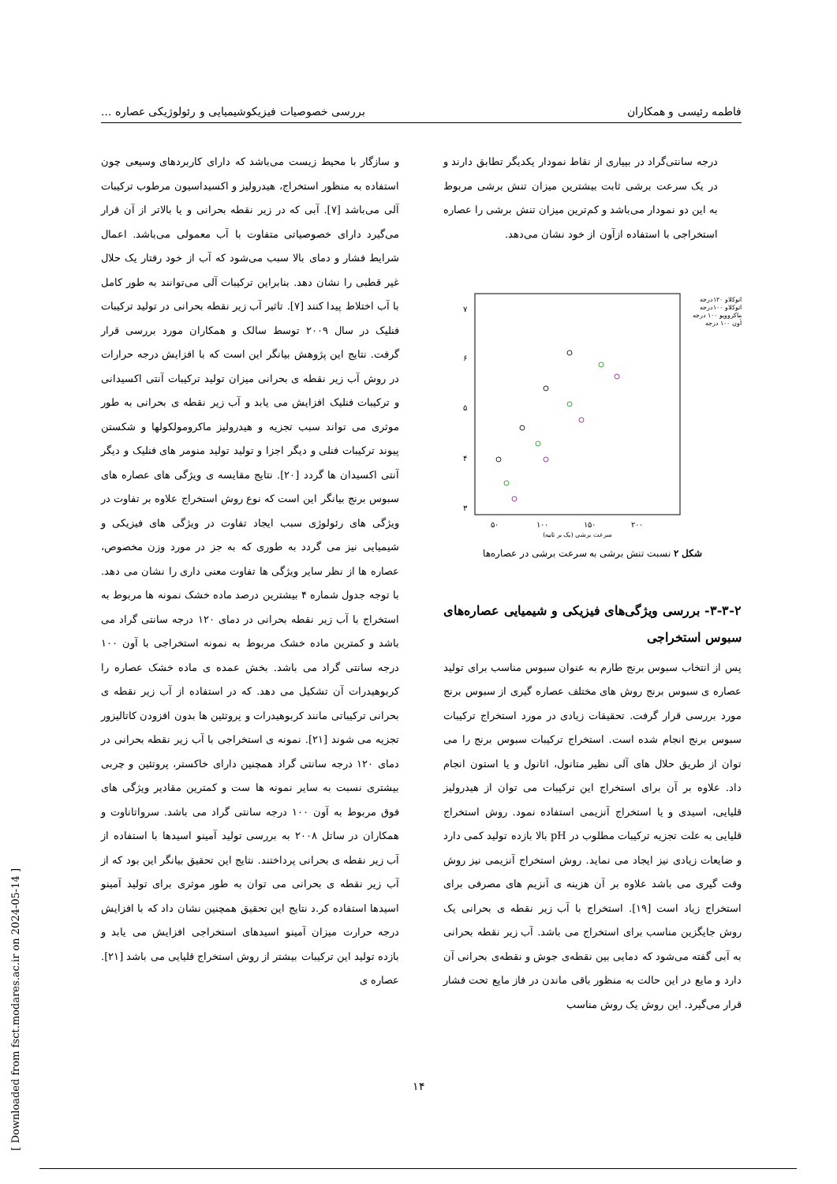فاطمه رئیسی و همکاران بررسی خصوصیات فیزیکوشیمیایی و رئولوژیکی عصاره ...
درجه سانتی‌گراد در بییاری از نقاط نمودار یکدیگر تطابق دارند و در یک سرعت برشی ثابت بیشترین میزان تنش برشی مربوط به این دو نمودار می‌باشد و کم‌ترین میزان تنش برشی را عصاره استخراجی با استفاده ازآون از خود نشان می‌دهد.
۷
۶
۵
۴
۳
۵۰
۱۰۰
۱۵۰
۲۰۰
سرعت برشی (یک بر ثانیه)
اتوکلاو ۱۲۰درجه
اتوکلاو ۱۰۰درجه
ماکروویو ۱۰۰ درجه
آون ۱۰۰ درجه
شکل ۲ نسبت تنش برشی به سرعت برشی در عصاره‌ها
۳-۳-۲- بررسی ویژگی‌های فیزیکی و شیمیایی عصاره‌های سبوس استخراجی
پس از انتخاب سبوس برنج طارم به عنوان سبوس مناسب برای تولید عصاره ی سبوس برنج روش های مختلف عصاره گیری از سبوس برنج مورد بررسی قرار گرفت. تحقیقات زیادی در مورد استخراج ترکیبات سبوس برنج انجام شده است. استخراج ترکیبات سبوس برنج را می توان از طریق حلال های آلی نظیر متانول، اتانول و یا استون انجام داد. علاوه بر آن برای استخراج این ترکیبات می توان از هیدرولیز قلیایی، اسیدی و یا استخراج آنزیمی استفاده نمود. روش استخراج قلیایی به علت تجزیه ترکیبات مطلوب در pH بالا بازده تولید کمی دارد و ضایعات زیادی نیز ایجاد می نماید. روش استخراج آنزیمی نیز روش وقت گیری می باشد علاوه بر آن هزینه ی آنزیم های مصرفی برای استخراج زیاد است [۱۹]. استخراج با آب زیر نقطه ی بحرانی یک روش جایگزین مناسب برای استخراج می باشد. آب زیر نقطه بحرانی به آبی گفته می‌شود که دمایی بین نقطه‌ی جوش و نقطه‌ی بحرانی آن دارد و مایع در این حالت به منظور باقی ماندن در فاز مایع تحت فشار قرار می‌گیرد. این روش یک روش مناسب
و سازگار با محیط زیست می‌باشد که دارای کاربردهای وسیعی چون استفاده به منظور استخراج، هیدرولیز و اکسیداسیون مرطوب ترکیبات آلی می‌باشد [۷]. آبی که در زیر نقطه بحرانی و یا بالاتر از آن قرار می‌گیرد دارای خصوصیاتی متفاوت با آب معمولی می‌باشد. اعمال شرایط فشار و دمای بالا سبب می‌شود که آب از خود رفتار یک حلال غیر قطبی را نشان دهد. بنابراین ترکیبات آلی می‌توانند به طور کامل با آب اختلاط پیدا کنند [۷]. تاثیر آب زیر نقطه بحرانی در تولید ترکیبات فنلیک در سال ۲۰۰۹ توسط سالک و همکاران مورد بررسی قرار گرفت. نتایج این پژوهش بیانگر این است که با افزایش درجه حرارات در روش آب زیر نقطه ی بحرانی میزان تولید ترکیبات آنتی اکسیدانی و ترکیبات فنلیک افزایش می یابد و آب زیر نقطه ی بحرانی به طور موثری می تواند سبب تجزیه و هیدرولیز ماکرومولکولها و شکستن پیوند ترکیبات فنلی و دیگر اجزا و تولید تولید منومر های فنلیک و دیگر آنتی اکسیدان ها گردد [۲۰]. نتایج مقایسه ی ویژگی های عصاره های سبوس برنج بیانگر این است که نوع روش استخراج علاوه بر تفاوت در ویژگی های رئولوژی سبب ایجاد تفاوت در ویژگی های فیزیکی و شیمیایی نیز می گردد به طوری که به جز در مورد وزن مخصوص، عصاره ها از نظر سایر ویژگی ها تفاوت معنی داری را نشان می دهد. با توجه جدول شماره ۴ بیشترین درصد ماده خشک نمونه ها مربوط به استخراج با آب زیر نقطه بحرانی در دمای ۱۲۰ درجه سانتی گراد می باشد و کمترین ماده خشک مربوط به نمونه استخراجی با آون ۱۰۰ درجه سانتی گراد می باشد. بخش عمده ی ماده خشک عصاره را کربوهیدرات آن تشکیل می دهد. که در استفاده از آب زیر نقطه ی بحرانی ترکیباتی مانند کربوهیدرات و پروتئین ها بدون افزودن کاتالیزور تجزیه می شوند [۲۱]. نمونه ی استخراجی با آب زیر نقطه بحرانی در دمای ۱۲۰ درجه سانتی گراد همچنین دارای خاکستر، پروتئین و چربی بیشتری نسبت به سایر نمونه ها ست و کمترین مقادیر ویژگی های فوق مربوط به آون ۱۰۰ درجه سانتی گراد می باشد. سرواتاناوت و همکاران در ساتل ۲۰۰۸ به بررسی تولید آمینو اسیدها با استفاده از آب زیر نقطه ی بحرانی پرداختند. نتایج این تحقیق بیانگر این بود که از آب زیر نقطه ی بحرانی می توان به طور موثری برای تولید آمینو اسیدها استفاده کر.د نتایج این تحقیق همچنین نشان داد که با افزایش درجه حرارت میزان آمینو اسیدهای استخراجی افزایش می یابد و بازده تولید این ترکیبات بیشتر از روش استخراج قلیایی می باشد [۲۱]. عصاره ی
۱۴
[ Downloaded from fsct.modares.ac.ir on 2024-05-14 ]